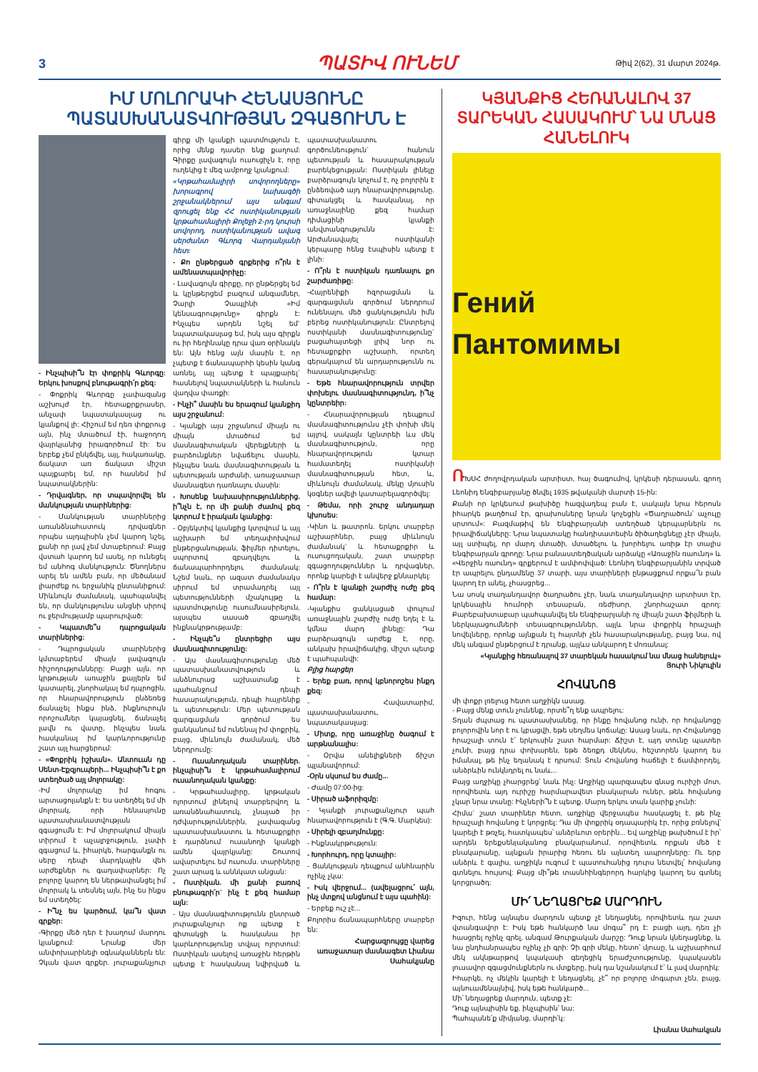3
ՊԱՏԻՎ ՈՒՆԵՄ
Թիվ 2(62), 31 մարտ 2024թ.
ԻՄ ՄՈԼՈՐԱԿԻ ՀԵՆԱՍՅՈՒՆԸ ՊԱՏԱՍԽԱՆԱՏՎՈՒԹՅԱՆ ԶԳԱՑՈՒՄՆ Է
- Ինչպիսի՞ն էր փոքրիկ Գևորգը: Երկու խոսքով բնութագրի՛ր քեզ:
- Փոքրիկ Գևորգը չափազանց աշխույժ էր, հետաքրքրասեր, անչափ նպատակասլաց ու կյանքով լի: Հիշում եմ դեռ փոքրուց այն, ինչ մտածում էի, հաջողող վայրկյանից իրագործում էի: Ես երբեք չեմ ընկճվել, այլ, հակառակը, ճակատ առ ճակատ միշտ պայքարել եմ, որ հասնեմ իմ նպատակներին:
- Դրվագներ, որ տպավորվել են մանկության տարիներից:
- Մանկության տարիներից առանձնահատուկ դրվագներ որպես այդպիսին չեմ կարող նշել, քանի որ լավ չեմ մտաբերում: Բայց վստահ կարող եմ ասել, որ ունեցել եմ անհոգ մանկություն: Ծնողներս արել են ամեն բան, որ մեծանամ լիարժեք ու երջանիկ ընտանիքում: Միևնույն ժամանակ, պահպանվել են, որ մանկությունս անցնի սիրով ու ջերմությամբ պարուրված:
- Կպատմե՞ս դպրոցական տարիներից:
- Դպրոցական տարիներից կմտաբերեմ միայն լավագույն հիշողությունները: Բացի այն, որ կրթության առաջին քայլերն եմ կատարել, շնորհակալ եմ դպրոցին, որ հնարավորություն ընձեռեց ճանաչել ինքս ինձ, ինքնուրույն որոշումներ կայացնել, ճանաչել լավն ու վատը, ինչպես նաև հասկանալ իմ կարևորությունը շատ այլ հարցերում:
- «Փոքրիկ իշխան». Անտուան դը Սենտ-Էքզյուպերի... Ինչպիսի՞ն է քո ստեղծած այլ մոլորակը:
-Իմ մոլորակը իմ հոգու արտացոլանքն է: Ես ստեղծել եմ մի մոլորակ, որի հենասյունը պատասխանատվության զգացումն է: Իմ մոլորակում միայն տիրում է աչալրջություն, չափի զգացում և, իհարկե, հարգանքն ու սերը դեպի մարդկային վեհ արժեքներ ու գաղափարներ: Ոչ բոլորը կարող են ներթափանցել իմ մոլորակ և տեսնել այն, ինչ ես ինքս եմ ստեղծել:
- Ի՞նչ ես կարծում, կա՞ն վատ գրքեր:
-Գիրքը մեծ դեր է խաղում մարդու կյանքում: Նրանք մեր անփոխարինելի օգնականներն են: Չկան վատ գրքեր. յուրաքանչյուր գիրք մի կյանքի պատմություն է, որից մենք դասեր ենք քաղում: Գիրքը լավագույն ուսուցիչն է, որը ուղեկից է մեզ ամբողջ կյանքում:
«Կրթահամալիրի սովորողները» խորագրով նախագծի շրջանակներում այս անգամ զրուցել ենք ՀՀ ոստիկանության կրթահամալիրի Քոլեջի 2-րդ կուրսի սովորող, ոստիկանության ավագ սերժանտ Գևորգ Վարդանյանի հետ:
- Քո ընթերցած գրքերից ո՞րն է ամենատպավորիչը:
- Լավագույն գիրքը, որ ընթերցել եմ և կընթերցեմ բազում անգամներ, Չարլի Չապլինի «Իմ կենսագրությունը» գիրքն է: Ինչպես արդեն նշել եմ` նպատակասլաց եմ, իսկ այս գիրքն ու իր հեղինակը դրա վառ օրինակն են: Այն հենց այն մասին է, որ չպետք է ճանապարհի կեսին կանգ առնել, այլ պետք է պայքարել` հասնելով նպատակների և հանուն վաղվա փառքի:
- Ինչի՞ մասին ես երազում կյանքիդ այս շրջանում:
- Կյանքի այս շրջանում միայն ու միայն մտածում եմ մասնագիտական վերելքների և բարձունքներ նվաճելու մասին, ինչպես նաև մասնագիտության և պետության արժանի, առաջատար մասնագետ դառնալու մասին:
- Խոսենք նախասիրություններից. ի՞նչն է, որ մի քանի ժամով քեզ կտրում է իրական կյանքից:
- Օբյեկտիվ կյանքից կտրվում և այլ աշխարհ եմ տեղափոխվում ընթերցանության, ֆիլմեր դիտելու, սպորտով զբաղվելու և ճանապարհորդելու ժամանակ: Նշեմ նաև, որ ազատ ժամանակս սիրում եմ տրամադրել այլ պետությունների մշակույթը և պատմությունը ուսումնասիրելուն, այսպես սասած զբաղվել ինքնակրթությամբ:
- Ինչպե՞ս ընտրեցիր այս մասնագիտությունը:
- Այս մասնագիտությունը մեծ պատասխանատվություն և անձնուրաց աշխատանք է պահանջում դեպի հասարակություն, դեպի հայրենիք և պետություն: Մեր պետության զարգացման գործում ես ցանկանում եմ ունենալ իմ փոքրիկ, բայց, միևնույն ժամանակ, մեծ ներդրումը:
- Ուսանողական տարիներ. ինչպիսի՞ն է կրթահամալիրում ուսանողական կյանքը:
- Կրթահամալիրը, կրթական ոլորտում լինելով տարբերվող և առանձնահատուկ, չնայած իր դժվարություններին, չափազանց պատասխանատու և հետաքրքիր է դարձնում ուսանողի կյանքի ամեն վայրկյանը: Շուտով ավարտելու եմ ուսումս. տարիները շատ արագ և աննկատ անցան:
- Ոստիկան. մի քանի բառով բնութագրի՛ր` ինչ է քեզ համար այն:
- Այս մասնագիտությունն ընտրած յուրաքանչյուր ոք պետք է գիտակցի և հասկանա իր կարևորությունը տվյալ ոլորտում: Ոստիկան ասելով առաջին հերթին պետք է հասկանալ նվիրված և պատասխանատու գործունեություն` հանուն պետության և հասարակության բարեկեցության: Ոստիկան լինելը բարձրագույն կոչում է, ոչ բոլորին է ընձեռված այդ հնարավորությունը. գիտակցել և հասկանալ, որ առաջնայինը քեզ համար դիմացինի կյանքի անվտանգությունն է: Արժանավայել ոստիկանի կերպարը հենց էսպիսին պետք է լինի:
- Ո՞րն է ոստիկան դառնալու քո շարժառիթը:
-Հայրենիքի հզորացման և զարգացման գործում ներդրում ունենալու մեծ ցանկությունն իմն բերեց ոստիկանություն: Ընտրելով ոստիկանի մասնագիտությունը` բացահայտեցի լրիվ նոր ու հետաքրքիր աշխարհ, որտեղ գերակայում են արդարությունն ու հասարակությունը:
- Եթե հնարավորություն տրվեր փոխելու մասնագիտությունդ, ի՞նչ կընտրեիր:
- Հնարավորության դեպքում մասնագիտությունս չէի փոխի մեկ այլով, սակայն կընտրեի ևս մեկ մասնագիտություն, որը հնարավորություն կտար համատեղել ոստիկանի մասնագիտության հետ, և, միևնույն ժամանակ, մեկը մյուսին կօգներ ավելի կատարելագործվել:
- Թեմա, որի շուրջ անդադար կխոսես:
-Կինո և թատրոն. երկու տարբեր աշխարհներ, բայց միևնույն ժամանակ` և հետաքրքիր և ուսուցողական, շատ տարբեր զգացողություններ և դրվագներ, որոնք կարելի է անվերջ քննարկել:
- Ո՞րն է կյանքի շարժիչ ուժը քեզ համար:
-Կյանքիս ցանկացած փուլում առաջնային շարժիչ ուժը եղել է և կմնա մարդ լինելը: Դա բարձրագույն արժեք է, որը, անկախ իրավիճակից, միշտ պետք է պահպանվի:
Բլից հարցեր
- Երեք բառ, որով կբնորոշես ինքդ քեզ:
- Հավատարիմ, պատասխանատու, նպատակասլաց:
- Միտք, որը առաջինը ծագում է արթնանալիս:
- Օրվա անելիքների ճիշտ պլանավորում:
-Օրն սկսում ես ժամը...
- Ժամը 07:00-ից:
- Սիրած աֆորիզմը:
- Կյանքի յուրաքանչյուր պահ հնարավորություն է (Գ.Գ. Մարկես):
- Սիրելի զբաղմունքը:
- Ինքնակրթություն:
- Խորհուրդ, որը կտայիր:
- Ցանկության դեպքում անհնարին ոչինչ չկա:
- Իսկ վերջում... (ավելացրու՛ այն, ինչ մտքով անցնում է այս պահին):
- Երբեք ուշ չէ...
Բոլորիս ճանապարհները տարբեր են:
Հարցազրույցը վարեց առաջատար մասնագետ Լիանա Սահակյանը
ԿՅԱՆՔԻՑ ՀԵՌԱՆԱԼՈՎ 37 ՏԱՐԵԿԱՆ ՀԱՍԱԿՈՒՄ՝ ՆԱ ՄՆԱՑ ՀԱՆԵԼՈՒԿ
Гений Пантомимы
ՌԽՍՀ ժողովրդական արտիստ, հայ ծագումով, կրկեսի դերասան, գրող Լեոնիդ Ենգիբարյանը ծնվել 1935 թվականի մարտի 15-ին:
Քանի որ կրկեսում թախիծը հազվադեպ բան է, սակայն նրա հերոսն իհարկե թաղծում էր, գրախոսները նրան կոչեցին «Ծաղրածուն՝ աչուլը սրտում»: Բազմաթիվ են Ենգիբարյանի ստեղծած կերպարներն ու իրավիճակները: Նրա նպատակը հանդիսատեսին ծիծաղեցնելը չէր միայն, այլ ստիպել, որ մարդ մտածի, մտածելու և խորհելու առիթ էր տալիս Ենգիբարյան գրողը: Նրա բանաստեղծական արձակը «Առաջին ռաունդ» և «Վերջին ռաունդ» գրքերում է ամփոփված: Լեոնիդ Ենգիբարյանին տրված էր ապրելու ընդամենը 37 տարի, այս տարիների ընթացքում որքա՜ն բան կարող էր անել, չհասցրեց...
Նա սոսկ տաղանդավոր ծաղրածու չէր, նաև տաղանդավոր արտիստ էր, կրկեսային հումորի տեսաբան, ռեժիսոր, շնորհաշատ գրող: Բարեբախտաբար պահպանվել են Ենգիբարյանի ոչ միայն շատ ֆիլմերի և ներկայացումների տեսագրություններ, այլև նրա փոքրիկ հրաշալի նովելները, որոնք այնքան էլ հայտնի չեն հասարակությանը, բայց նա, ով մեկ անգամ ընթերցում է դրանք, այլևս անկարող է մոռանալ:
«Կյանքից հեռանալով 37 տարեկան հասակում նա մնաց հանելուկ»
Յուրի Նիկուլին
ՀՈՎԱՆՈՑ
մի փոքր լռելուց հետո աղջիկն ասաց.
- Բայց մենք տուն չունենք, որտե՞ղ ենք ապրելու:
Տղան ժպտաց ու պատասխանեց, որ ինքը հովանոց ունի, որ հովանոցը բոլորովին նոր է ու կբացվի, եթե սեղմես կոճակը: Ասաց նաև, որ Հովանոցը հրաշալի տուն է՝ երկուսին շատ հարմար: Ճիշտ է, այդ տունը պատեր չունի, բայց դրա փոխարեն, եթե ձեռքդ մեկնես, հեշտորեն կարող ես իմանալ, թե ինչ եղանակ է դրսում: Տուն Հովանոց հաճելի է ճամփորդել, անձրևին ունկնդրել ու նաև...
Բայց աղջիկը չհարցրեց՝ նաև ինչ: Աղջիկը պարզապես գնաց ուրիշի մոտ, որովհետև այդ ուրիշը հարմարավետ բնակարան ուներ, թեև հովանոց չկար նրա տանը: Ինչների՞ն է պետք. Մարդ երկու տան կարիք չունի:
Հիմա` շատ տարիներ հետո, աղջիկը վերջապես հասկացել է, թե ինչ հրաշալի հովանոց է կորցրել: Դա մի փոքրիկ օդապարիկ էր, որից բռնելով՝ կարելի է թռչել, հատկապես՝ անձրևոտ օրերին... Եվ աղջիկը թախծում է իր՝ արդեն երեքսենյականոց բնակարանում, որովհետև որքան մեծ է բնակարանը, այնքան իրարից հեռու են այնտեղ ապրողները: Ու երբ անձրև է գալիս, աղջիկն ուզում է պատուհանից դուրս նետվել՝ հովանոց գտնելու հույսով: Բայց մի՞թե տասնհինգերորդ հարկից կարող ես գտնել կորցրածդ:
ՄԻ՛ ՆԵՂԱՑՐԵՔ ՄԱՐԴՈՒՆ
Իզուր, հենց այնպես մարդուն պետք չէ նեղացնել, որովհետև դա շատ վտանգավոր է: Իսկ եթե հանկարծ նա մոգա՞ րդ է: բացի այդ, դեռ չի հասցրել ոչինչ գրել, անգամ Թուրքական մարշը: Դուք նրան կնեղացնեք, և նա ընդհանրապես ոչինչ չի գրի: Չի գրի մեկը, հետո՝ մյուսը, և աշխարհում մեկ ակնթարթով կպակասի գեղեցիկ երաժշտությունը, կպակասեն լուսավոր զգացմունքներն ու մտքերը, իսկ դա նշանակում է՝ և լավ մարդիկ:
Իհարկե, ոչ մեկին կարելի է նեղացնել, չէ՞ որ բոլորը մոգարտ չեն, բայց, այնուամենայնիվ, իսկ եթե հանկարծ...
Մի՛ նեղացրեք մարդուն, պետք չէ:
Դուք այնպիսին եք, ինչպիսին՝ նա:
Պահպանե՛ք միմյանց, մարդի՛կ:
Լիանա Սահակյան